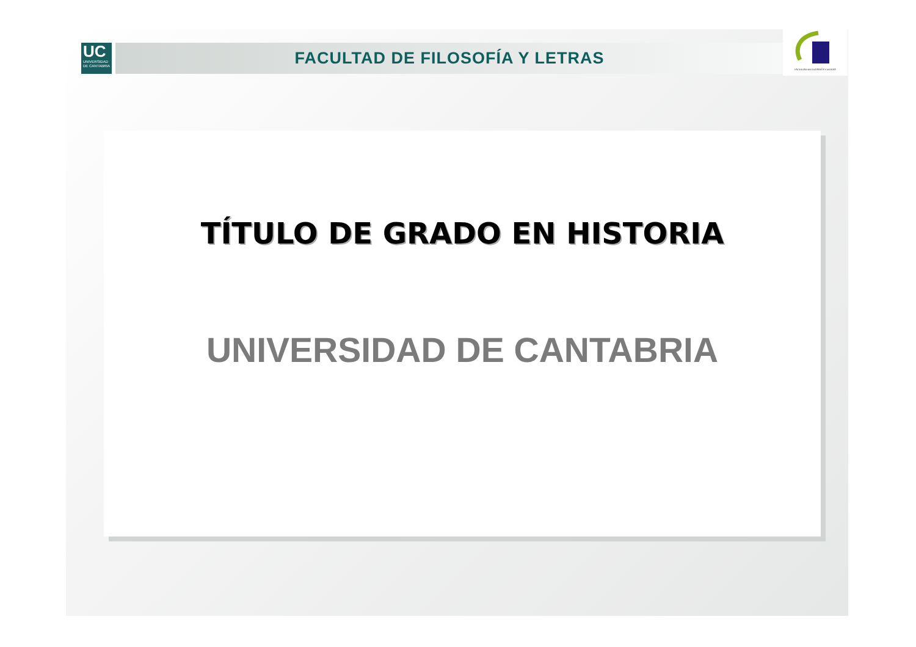UC
UNIVERSIDAD
DE CANTABRIA
FACULTAD DE FILOSOFÍA Y LETRAS
FACULTAD DE FILOSOFÍA Y LETRAS
TÍTULO DE GRADO EN HISTORIA
UNIVERSIDAD DE CANTABRIA